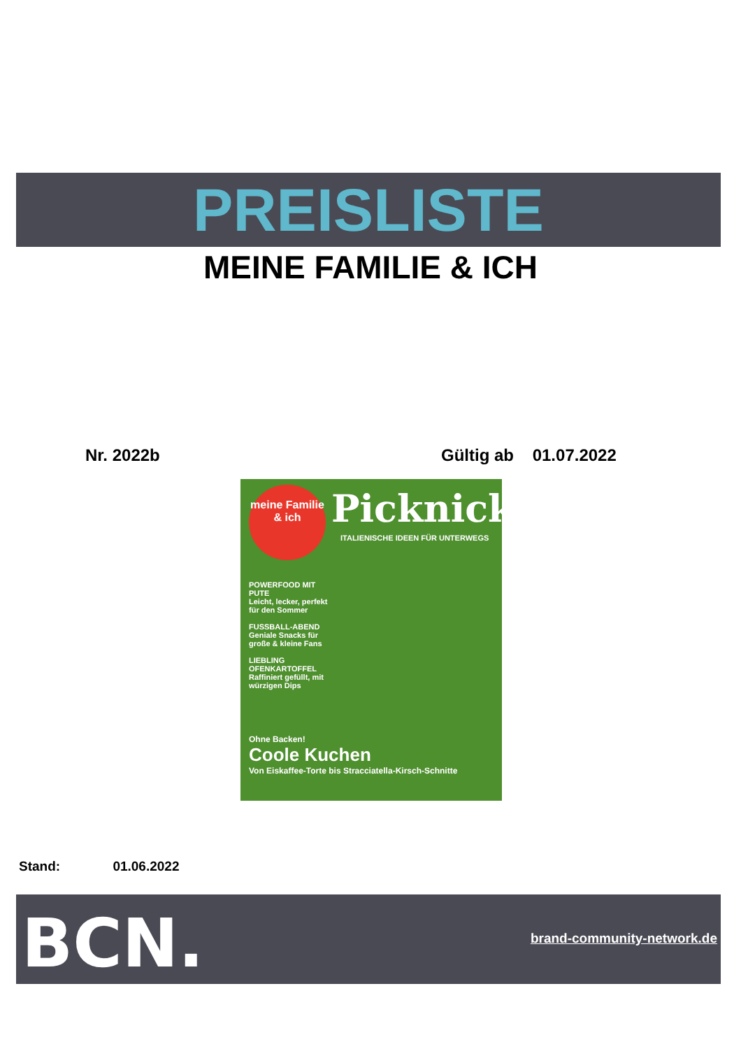PREISLISTE
MEINE FAMILIE & ICH
Nr. 2022b Gültig ab 01.07.2022
meine Familie & ich
Picknick
ITALIENISCHE IDEEN FÜR UNTERWEGS
POWERFOOD MIT PUTE
Leicht, lecker, perfekt für den Sommer
FUSSBALL-ABEND
Geniale Snacks für große & kleine Fans
LIEBLING OFENKARTOFFEL
Raffiniert gefüllt, mit würzigen Dips
Ohne Backen!
Coole Kuchen
Von Eiskaffee-Torte bis Stracciatella-Kirsch-Schnitte
Stand: 01.06.2022
BCN. brand-community-network.de